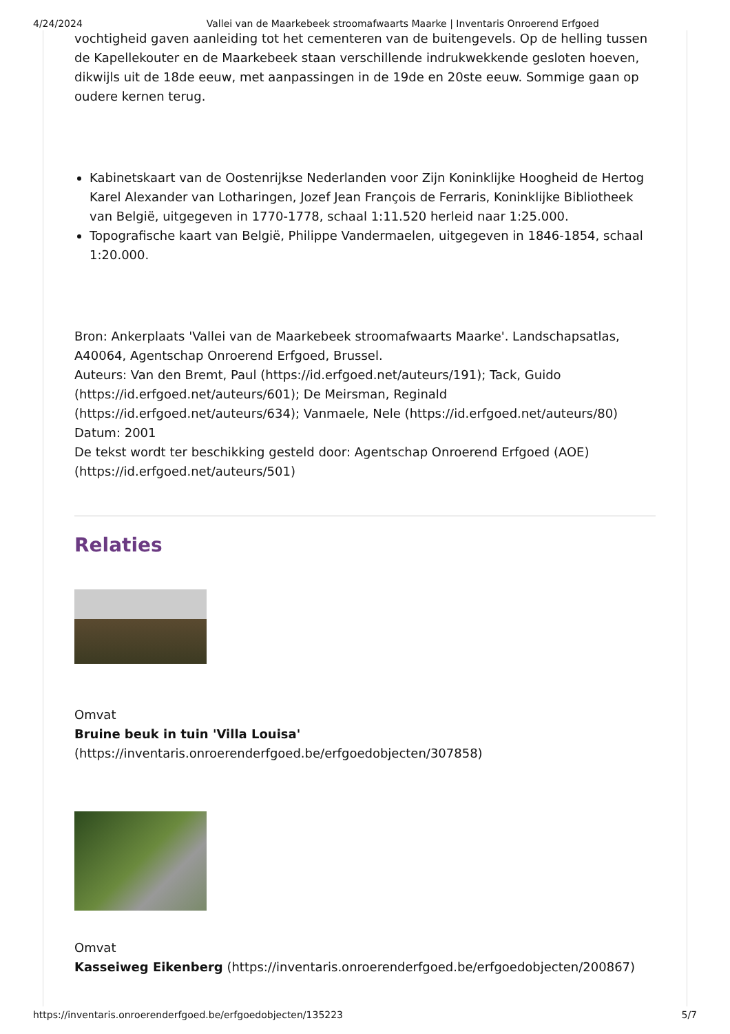4/24/2024 Vallei van de Maarkebeek stroomafwaarts Maarke | Inventaris Onroerend Erfgoed
vochtigheid gaven aanleiding tot het cementeren van de buitengevels. Op de helling tussen de Kapellekouter en de Maarkebeek staan verschillende indrukwekkende gesloten hoeven, dikwijls uit de 18de eeuw, met aanpassingen in de 19de en 20ste eeuw. Sommige gaan op oudere kernen terug.
Kabinetskaart van de Oostenrijkse Nederlanden voor Zijn Koninklijke Hoogheid de Hertog Karel Alexander van Lotharingen, Jozef Jean François de Ferraris, Koninklijke Bibliotheek van België, uitgegeven in 1770-1778, schaal 1:11.520 herleid naar 1:25.000.
Topografische kaart van België, Philippe Vandermaelen, uitgegeven in 1846-1854, schaal 1:20.000.
Bron: Ankerplaats 'Vallei van de Maarkebeek stroomafwaarts Maarke'. Landschapsatlas, A40064, Agentschap Onroerend Erfgoed, Brussel.
Auteurs: Van den Bremt, Paul (https://id.erfgoed.net/auteurs/191); Tack, Guido (https://id.erfgoed.net/auteurs/601); De Meirsman, Reginald (https://id.erfgoed.net/auteurs/634); Vanmaele, Nele (https://id.erfgoed.net/auteurs/80)
Datum: 2001
De tekst wordt ter beschikking gesteld door: Agentschap Onroerend Erfgoed (AOE) (https://id.erfgoed.net/auteurs/501)
Relaties
Omvat
Bruine beuk in tuin 'Villa Louisa'
(https://inventaris.onroerenderfgoed.be/erfgoedobjecten/307858)
Omvat
Kasseiweg Eikenberg (https://inventaris.onroerenderfgoed.be/erfgoedobjecten/200867)
https://inventaris.onroerenderfgoed.be/erfgoedobjecten/135223 5/7